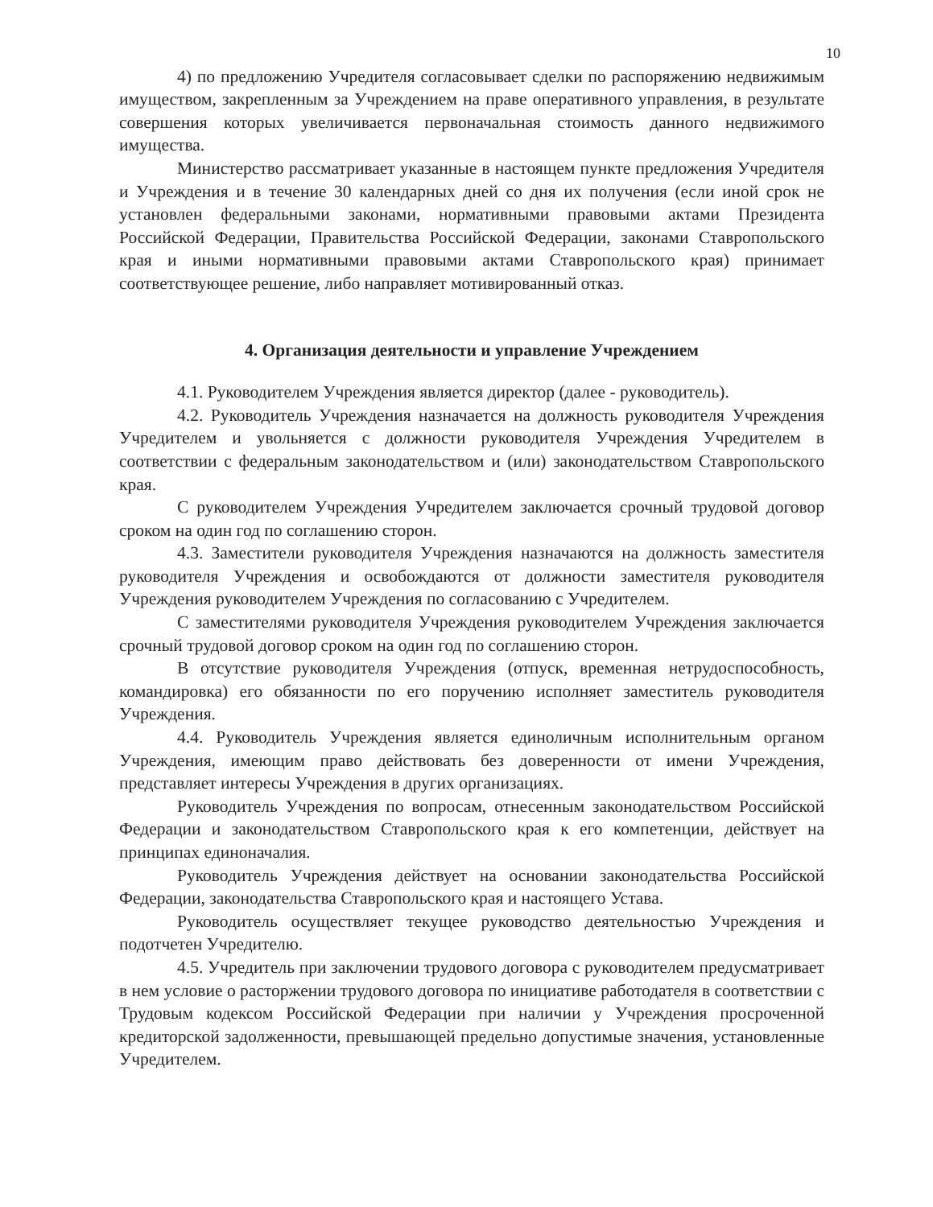10
4) по предложению Учредителя согласовывает сделки по распоряжению недвижимым имуществом, закрепленным за Учреждением на праве оперативного управления, в результате совершения которых увеличивается первоначальная стоимость данного недвижимого имущества.
Министерство рассматривает указанные в настоящем пункте предложения Учредителя и Учреждения и в течение 30 календарных дней со дня их получения (если иной срок не установлен федеральными законами, нормативными правовыми актами Президента Российской Федерации, Правительства Российской Федерации, законами Ставропольского края и иными нормативными правовыми актами Ставропольского края) принимает соответствующее решение, либо направляет мотивированный отказ.
4. Организация деятельности и управление Учреждением
4.1. Руководителем Учреждения является директор (далее - руководитель).
4.2. Руководитель Учреждения назначается на должность руководителя Учреждения Учредителем и увольняется с должности руководителя Учреждения Учредителем в соответствии с федеральным законодательством и (или) законодательством Ставропольского края.
С руководителем Учреждения Учредителем заключается срочный трудовой договор сроком на один год по соглашению сторон.
4.3. Заместители руководителя Учреждения назначаются на должность заместителя руководителя Учреждения и освобождаются от должности заместителя руководителя Учреждения руководителем Учреждения по согласованию с Учредителем.
С заместителями руководителя Учреждения руководителем Учреждения заключается срочный трудовой договор сроком на один год по соглашению сторон.
В отсутствие руководителя Учреждения (отпуск, временная нетрудоспособность, командировка) его обязанности по его поручению исполняет заместитель руководителя Учреждения.
4.4. Руководитель Учреждения является единоличным исполнительным органом Учреждения, имеющим право действовать без доверенности от имени Учреждения, представляет интересы Учреждения в других организациях.
Руководитель Учреждения по вопросам, отнесенным законодательством Российской Федерации и законодательством Ставропольского края к его компетенции, действует на принципах единоначалия.
Руководитель Учреждения действует на основании законодательства Российской Федерации, законодательства Ставропольского края и настоящего Устава.
Руководитель осуществляет текущее руководство деятельностью Учреждения и подотчетен Учредителю.
4.5. Учредитель при заключении трудового договора с руководителем предусматривает в нем условие о расторжении трудового договора по инициативе работодателя в соответствии с Трудовым кодексом Российской Федерации при наличии у Учреждения просроченной кредиторской задолженности, превышающей предельно допустимые значения, установленные Учредителем.